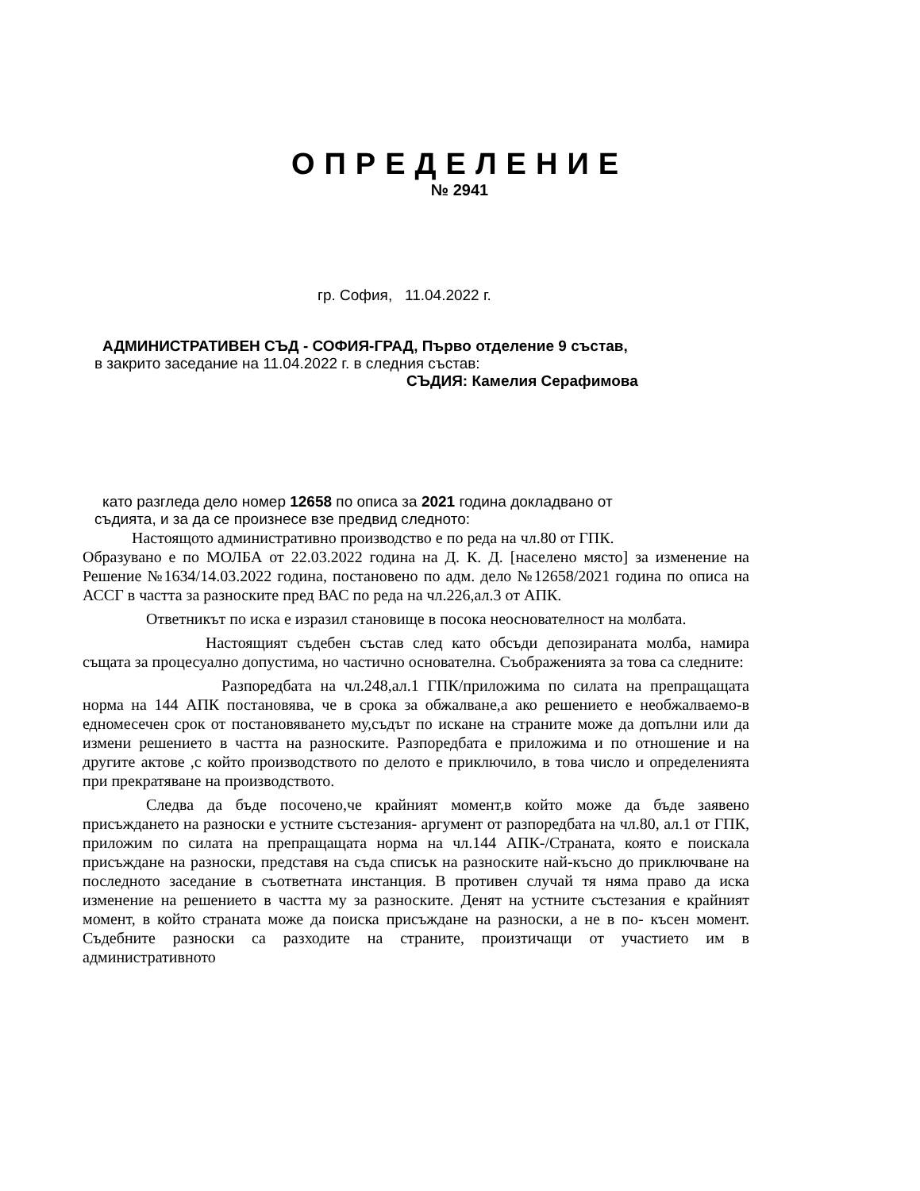ОПРЕДЕЛЕНИЕ
№ 2941
гр. София, 11.04.2022 г.
АДМИНИСТРАТИВЕН СЪД - СОФИЯ-ГРАД, Първо отделение 9 състав,
в закрито заседание на 11.04.2022 г. в следния състав:
СЪДИЯ: Камелия Серафимова
като разгледа дело номер 12658 по описа за 2021 година докладвано от
съдията, и за да се произнесе взе предвид следното:
Настоящото административно производство е по реда на чл.80 от ГПК.
Образувано е по МОЛБА от 22.03.2022 година на Д. К. Д. [населено място] за изменение на Решение №1634/14.03.2022 година, постановено по адм. дело №12658/2021 година по описа на АССГ в частта за разноските пред ВАС по реда на чл.226,ал.3 от АПК.
Ответникът по иска е изразил становище в посока неоснователност на молбата.
Настоящият съдебен състав след като обсъди депозираната молба, намира същата за процесуално допустима, но частично основателна. Съображенията за това са следните:
Разпоредбата на чл.248,ал.1 ГПК/приложима по силата на препращащата норма на 144 АПК постановява, че в срока за обжалване,а ако решението е необжалваемо-в едномесечен срок от постановяването му,съдът по искане на страните може да допълни или да измени решението в частта на разноските. Разпоредбата е приложима и по отношение и на другите актове ,с който производството по делото е приключило, в това число и определенията при прекратяване на производството.
Следва да бъде посочено,че крайният момент,в който може да бъде заявено присъждането на разноски е устните състезания- аргумент от разпоредбата на чл.80, ал.1 от ГПК, приложим по силата на препращащата норма на чл.144 АПК-/Страната, която е поискала присъждане на разноски, представя на съда списък на разноските най-късно до приключване на последното заседание в съответната инстанция. В противен случай тя няма право да иска изменение на решението в частта му за разноските. Денят на устните състезания е крайният момент, в който страната може да поиска присъждане на разноски, а не в по- късен момент. Съдебните разноски са разходите на страните, произтичащи от участието им в административното